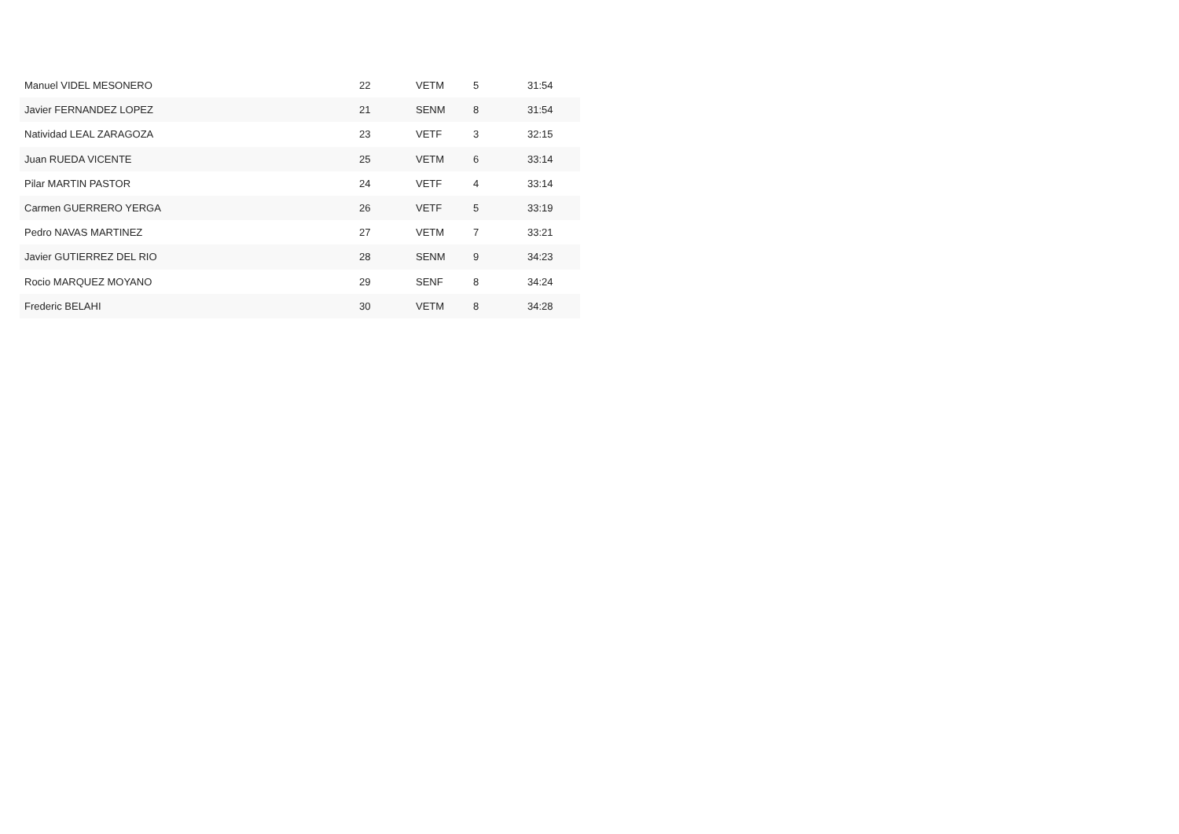| Manuel VIDEL MESONERO | 22 | VETM | 5 | 31:54 |
| Javier FERNANDEZ LOPEZ | 21 | SENM | 8 | 31:54 |
| Natividad LEAL ZARAGOZA | 23 | VETF | 3 | 32:15 |
| Juan RUEDA VICENTE | 25 | VETM | 6 | 33:14 |
| Pilar MARTIN PASTOR | 24 | VETF | 4 | 33:14 |
| Carmen GUERRERO YERGA | 26 | VETF | 5 | 33:19 |
| Pedro NAVAS MARTINEZ | 27 | VETM | 7 | 33:21 |
| Javier GUTIERREZ DEL RIO | 28 | SENM | 9 | 34:23 |
| Rocio MARQUEZ MOYANO | 29 | SENF | 8 | 34:24 |
| Frederic BELAHI | 30 | VETM | 8 | 34:28 |